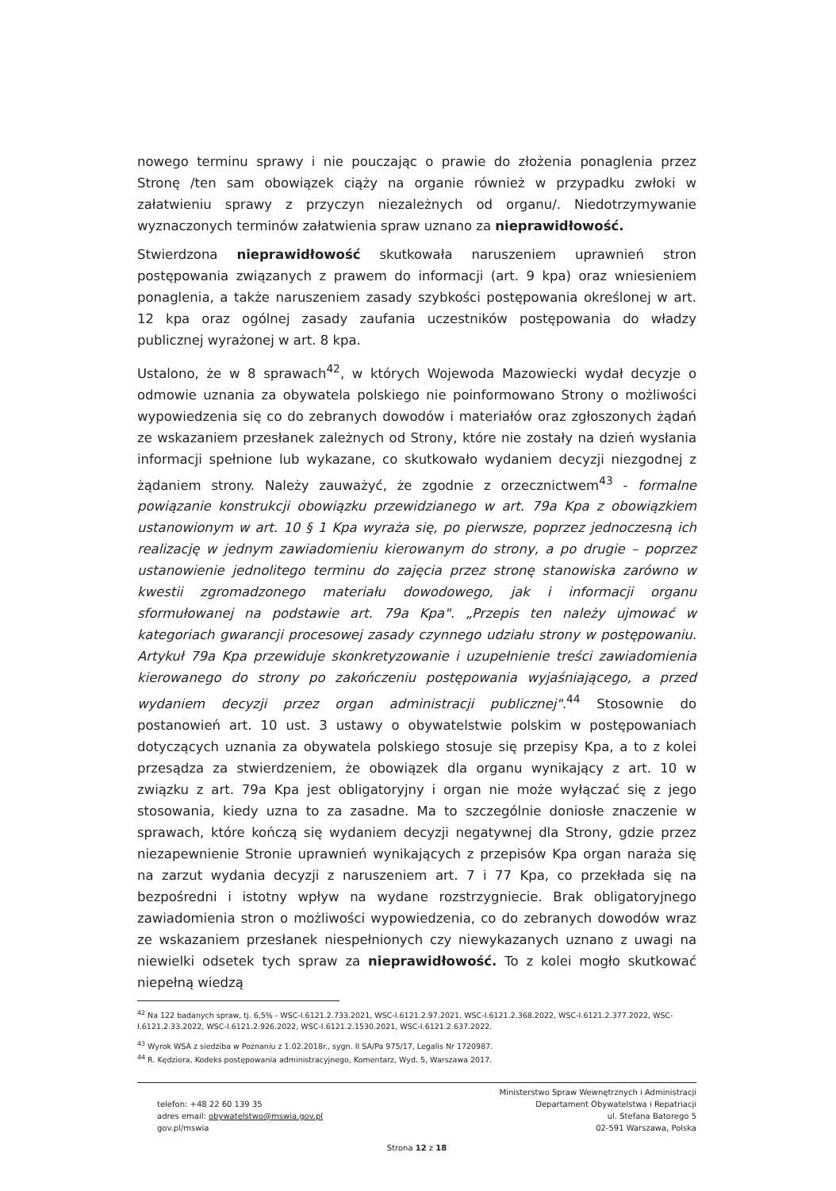nowego terminu sprawy i nie pouczając o prawie do złożenia ponaglenia przez Stronę /ten sam obowiązek ciąży na organie również w przypadku zwłoki w załatwieniu sprawy z przyczyn niezależnych od organu/. Niedotrzymywanie wyznaczonych terminów załatwienia spraw uznano za nieprawidłowość.
Stwierdzona nieprawidłowość skutkowała naruszeniem uprawnień stron postępowania związanych z prawem do informacji (art. 9 kpa) oraz wniesieniem ponaglenia, a także naruszeniem zasady szybkości postępowania określonej w art. 12 kpa oraz ogólnej zasady zaufania uczestników postępowania do władzy publicznej wyrażonej w art. 8 kpa.
Ustalono, że w 8 sprawach<sup>42</sup>, w których Wojewoda Mazowiecki wydał decyzje o odmowie uznania za obywatela polskiego nie poinformowano Strony o możliwości wypowiedzenia się co do zebranych dowodów i materiałów oraz zgłoszonych żądań ze wskazaniem przesłanek zależnych od Strony, które nie zostały na dzień wysłania informacji spełnione lub wykazane, co skutkowało wydaniem decyzji niezgodnej z żądaniem strony. Należy zauważyć, że zgodnie z orzecznictwem<sup>43</sup> - formalne powiązanie konstrukcji obowiązku przewidzianego w art. 79a Kpa z obowiązkiem ustanowionym w art. 10 § 1 Kpa wyraża się, po pierwsze, poprzez jednoczesną ich realizację w jednym zawiadomieniu kierowanym do strony, a po drugie – poprzez ustanowienie jednolitego terminu do zajęcia przez stronę stanowiska zarówno w kwestii zgromadzonego materiału dowodowego, jak i informacji organu sformułowanej na podstawie art. 79a Kpa". „Przepis ten należy ujmować w kategoriach gwarancji procesowej zasady czynnego udziału strony w postępowaniu. Artykuł 79a Kpa przewiduje skonkretyzowanie i uzupełnienie treści zawiadomienia kierowanego do strony po zakończeniu postępowania wyjaśniającego, a przed wydaniem decyzji przez organ administracji publicznej".<sup>44</sup> Stosownie do postanowień art. 10 ust. 3 ustawy o obywatelstwie polskim w postępowaniach dotyczących uznania za obywatela polskiego stosuje się przepisy Kpa, a to z kolei przesądza za stwierdzeniem, że obowiązek dla organu wynikający z art. 10 w związku z art. 79a Kpa jest obligatoryjny i organ nie może wyłączać się z jego stosowania, kiedy uzna to za zasadne. Ma to szczególnie doniosłe znaczenie w sprawach, które kończą się wydaniem decyzji negatywnej dla Strony, gdzie przez niezapewnienie Stronie uprawnień wynikających z przepisów Kpa organ naraża się na zarzut wydania decyzji z naruszeniem art. 7 i 77 Kpa, co przekłada się na bezpośredni i istotny wpływ na wydane rozstrzygniecie. Brak obligatoryjnego zawiadomienia stron o możliwości wypowiedzenia, co do zebranych dowodów wraz ze wskazaniem przesłanek niespełnionych czy niewykazanych uznano z uwagi na niewielki odsetek tych spraw za nieprawidłowość. To z kolei mogło skutkować niepełną wiedzą
<sup>42</sup> Na 122 badanych spraw, tj. 6,5% - WSC-I.6121.2.733.2021, WSC-I.6121.2.97.2021, WSC-I.6121.2.368.2022, WSC-I.6121.2.377.2022, WSC-I.6121.2.33.2022, WSC-I.6121.2.926.2022, WSC-I.6121.2.1530.2021, WSC-I.6121.2.637.2022.
<sup>43</sup> Wyrok WSA z siedziba w Poznaniu z 1.02.2018r., sygn. II SA/Pa 975/17, Legalis Nr 1720987.
<sup>44</sup> R. Kędziora, Kodeks postępowania administracyjnego, Komentarz, Wyd. 5, Warszawa 2017.
telefon: +48 22 60 139 35
adres email: obywatelstwo@mswia.gov.pl
gov.pl/mswia
Ministerstwo Spraw Wewnętrznych i Administracji
Departament Obywatelstwa i Repatriacji
ul. Stefana Batorego 5
02-591 Warszawa, Polska
Strona 12 z 18